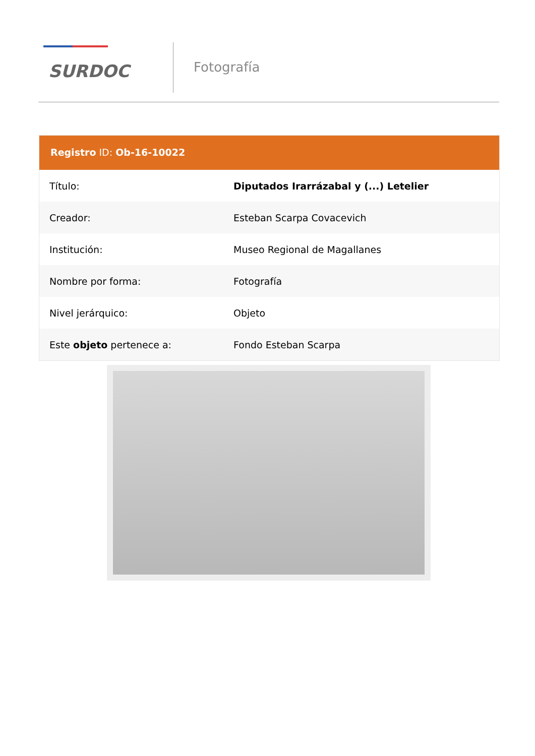SURDOC
Fotografía
Registro ID: Ob-16-10022
| Título: | Diputados Irarrázabal y (...) Letelier |
| Creador: | Esteban Scarpa Covacevich |
| Institución: | Museo Regional de Magallanes |
| Nombre por forma: | Fotografía |
| Nivel jerárquico: | Objeto |
| Este objeto pertenece a: | Fondo Esteban Scarpa |